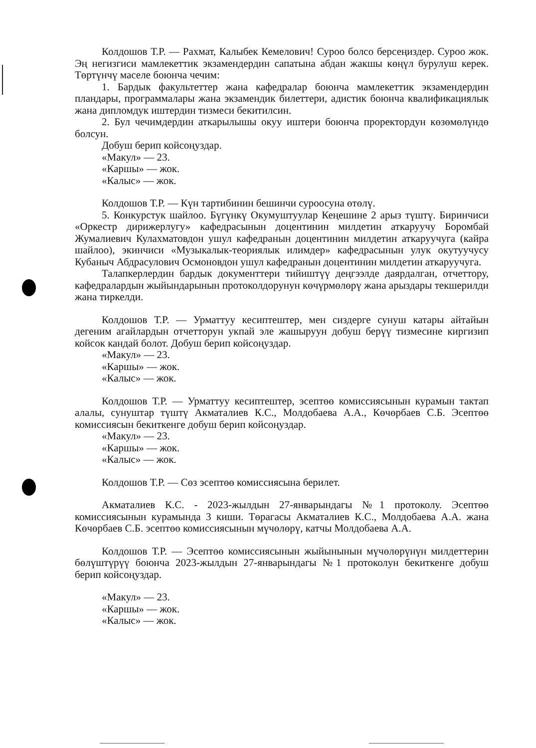Колдошов Т.Р. — Рахмат, Калыбек Кемелович! Суроо болсо берсеңиздер. Суроо жок. Эң негизгиси мамлекеттик экзамендердин сапатына абдан жакшы көңүл бурулуш керек. Төртүнчү маселе боюнча чечим:
1. Бардык факультеттер жана кафедралар боюнча мамлекеттик экзамендердин пландары, программалары жана экзамендик билеттери, адистик боюнча квалификациялык жана дипломдук иштердин тизмеси бекитилсин.
2. Бул чечимдердин аткарылышы окуу иштери боюнча проректордун көзөмөлүндө болсун.
Добуш берип койсоңуздар.
«Макул» — 23.
«Каршы» — жок.
«Калыс» — жок.
Колдошов Т.Р. — Күн тартибинин бешинчи суроосуна өтөлү.
5. Конкурстук шайлоо. Бүгүнкү Окумуштуулар Кеңешине 2 арыз түштү. Биринчиси «Оркестр дирижерлугу» кафедрасынын доцентинин милдетин аткаруучу Боромбай Жумалиевич Кулахматовдон ушул кафедранын доцентинин милдетин аткаруучуга (кайра шайлоо), экинчиси «Музыкалык-теориялык илимдер» кафедрасынын улук окутуучусу Кубаныч Абдрасулович Осмоновдон ушул кафедранын доцентинин милдетин аткаруучуга.
Талапкерлердин бардык документтери тийиштүү деңгээлде даярдалган, отчеттору, кафедралардын жыйындарынын протоколдорунун көчүрмөлөрү жана арыздары текшерилди жана тиркелди.
Колдошов Т.Р. — Урматтуу кесиптештер, мен сиздерге сунуш катары айтайын дегеним агайлардын отчетторун укпай эле жашыруун добуш берүү тизмесине киргизип койсок кандай болот. Добуш берип койсоңуздар.
«Макул» — 23.
«Каршы» — жок.
«Калыс» — жок.
Колдошов Т.Р. — Урматтуу кесиптештер, эсептөө комиссиясынын курамын тактап алалы, сунуштар түштү Акматалиев К.С., Молдобаева А.А., Көчөрбаев С.Б. Эсептөө комиссиясын бекиткенге добуш берип койсоңуздар.
«Макул» — 23.
«Каршы» — жок.
«Калыс» — жок.
Колдошов Т.Р. — Сөз эсептөө комиссиясына берилет.
Акматалиев К.С. - 2023-жылдын 27-январындагы №1 протоколу. Эсептөө комиссиясынын курамында 3 киши. Төрагасы Акматалиев К.С., Молдобаева А.А. жана Көчөрбаев С.Б. эсептөө комиссиясынын мүчөлөрү, катчы Молдобаева А.А.
Колдошов Т.Р. — Эсептөө комиссиясынын жыйынынын мүчөлөрүнүн милдеттерин бөлүштүрүү боюнча 2023-жылдын 27-январындагы №1 протоколун бекиткенге добуш берип койсоңуздар.
«Макул» — 23.
«Каршы» — жок.
«Калыс» — жок.